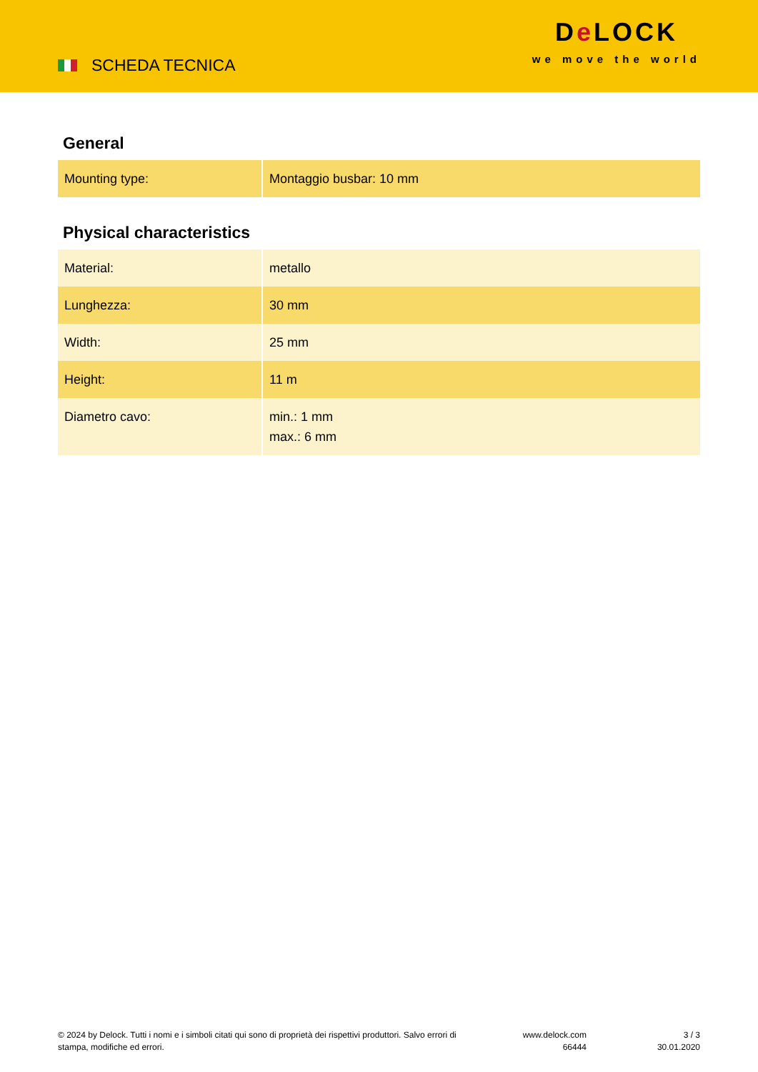SCHEDA TECNICA
De LOCK
we move the world
General
| Mounting type: | Montaggio busbar: 10 mm |
Physical characteristics
| Material: | metallo |
| Lunghezza: | 30 mm |
| Width: | 25 mm |
| Height: | 11 m |
| Diametro cavo: | min.: 1 mm max.: 6 mm |
© 2024 by Delock. Tutti i nomi e i simboli citati qui sono di proprietà dei rispettivi produttori. Salvo errori di stampa, modifiche ed errori.
www.delock.com
66444
3 / 3
30.01.2020